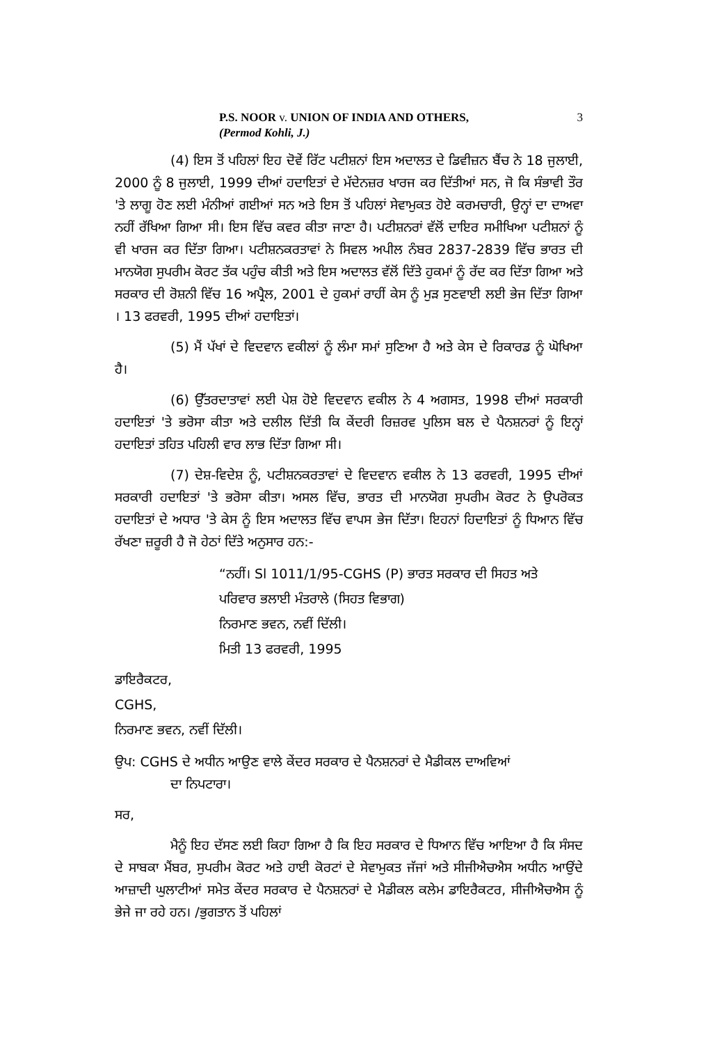P.S. NOOR v. UNION OF INDIA AND OTHERS,
(Permod Kohli, J.)
3
(4) ਇਸ ਤੋਂ ਪਹਿਲਾਂ ਇਹ ਦੋਵੇਂ ਰਿੱਟ ਪਟੀਸ਼ਨਾਂ ਇਸ ਅਦਾਲਤ ਦੇ ਡਿਵੀਜ਼ਨ ਬੈਂਚ ਨੇ 18 ਜੁਲਾਈ, 2000 ਨੂੰ 8 ਜੁਲਾਈ, 1999 ਦੀਆਂ ਹਦਾਇਤਾਂ ਦੇ ਮੱਦੇਨਜ਼ਰ ਖਾਰਜ ਕਰ ਦਿੱਤੀਆਂ ਸਨ, ਜੋ ਕਿ ਸੰਭਾਵੀ ਤੌਰ 'ਤੇ ਲਾਗੂ ਹੋਣ ਲਈ ਮੰਨੀਆਂ ਗਈਆਂ ਸਨ ਅਤੇ ਇਸ ਤੋਂ ਪਹਿਲਾਂ ਸੇਵਾਮੁਕਤ ਹੋਏ ਕਰਮਚਾਰੀ, ਉਨ੍ਹਾਂ ਦਾ ਦਾਅਵਾ ਨਹੀਂ ਰੱਖਿਆ ਗਿਆ ਸੀ। ਇਸ ਵਿੱਚ ਕਵਰ ਕੀਤਾ ਜਾਣਾ ਹੈ। ਪਟੀਸ਼ਨਰਾਂ ਵੱਲੋਂ ਦਾਇਰ ਸਮੀਖਿਆ ਪਟੀਸ਼ਨਾਂ ਨੂੰ ਵੀ ਖਾਰਜ ਕਰ ਦਿੱਤਾ ਗਿਆ। ਪਟੀਸ਼ਨਕਰਤਾਵਾਂ ਨੇ ਸਿਵਲ ਅਪੀਲ ਨੰਬਰ 2837-2839 ਵਿੱਚ ਭਾਰਤ ਦੀ ਮਾਨਯੋਗ ਸੁਪਰੀਮ ਕੋਰਟ ਤੱਕ ਪਹੁੰਚ ਕੀਤੀ ਅਤੇ ਇਸ ਅਦਾਲਤ ਵੱਲੋਂ ਦਿੱਤੇ ਹੁਕਮਾਂ ਨੂੰ ਰੱਦ ਕਰ ਦਿੱਤਾ ਗਿਆ ਅਤੇ ਸਰਕਾਰ ਦੀ ਰੋਸ਼ਨੀ ਵਿੱਚ 16 ਅਪ੍ਰੈਲ, 2001 ਦੇ ਹੁਕਮਾਂ ਰਾਹੀਂ ਕੇਸ ਨੂੰ ਮੁੜ ਸੁਣਵਾਈ ਲਈ ਭੇਜ ਦਿੱਤਾ ਗਿਆ । 13 ਫਰਵਰੀ, 1995 ਦੀਆਂ ਹਦਾਇਤਾਂ।
(5) ਮੈਂ ਪੱਖਾਂ ਦੇ ਵਿਦਵਾਨ ਵਕੀਲਾਂ ਨੂੰ ਲੰਮਾ ਸਮਾਂ ਸੁਣਿਆ ਹੈ ਅਤੇ ਕੇਸ ਦੇ ਰਿਕਾਰਡ ਨੂੰ ਘੋਖਿਆ ਹੈ।
(6) ਉੱਤਰਦਾਤਾਵਾਂ ਲਈ ਪੇਸ਼ ਹੋਏ ਵਿਦਵਾਨ ਵਕੀਲ ਨੇ 4 ਅਗਸਤ, 1998 ਦੀਆਂ ਸਰਕਾਰੀ ਹਦਾਇਤਾਂ 'ਤੇ ਭਰੋਸਾ ਕੀਤਾ ਅਤੇ ਦਲੀਲ ਦਿੱਤੀ ਕਿ ਕੇਂਦਰੀ ਰਿਜ਼ਰਵ ਪੁਲਿਸ ਬਲ ਦੇ ਪੈਨਸ਼ਨਰਾਂ ਨੂੰ ਇਨ੍ਹਾਂ ਹਦਾਇਤਾਂ ਤਹਿਤ ਪਹਿਲੀ ਵਾਰ ਲਾਭ ਦਿੱਤਾ ਗਿਆ ਸੀ।
(7) ਦੇਸ਼-ਵਿਦੇਸ਼ ਨੂੰ, ਪਟੀਸ਼ਨਕਰਤਾਵਾਂ ਦੇ ਵਿਦਵਾਨ ਵਕੀਲ ਨੇ 13 ਫਰਵਰੀ, 1995 ਦੀਆਂ ਸਰਕਾਰੀ ਹਦਾਇਤਾਂ 'ਤੇ ਭਰੋਸਾ ਕੀਤਾ। ਅਸਲ ਵਿੱਚ, ਭਾਰਤ ਦੀ ਮਾਨਯੋਗ ਸੁਪਰੀਮ ਕੋਰਟ ਨੇ ਉਪਰੋਕਤ ਹਦਾਇਤਾਂ ਦੇ ਅਧਾਰ 'ਤੇ ਕੇਸ ਨੂੰ ਇਸ ਅਦਾਲਤ ਵਿੱਚ ਵਾਪਸ ਭੇਜ ਦਿੱਤਾ। ਇਹਨਾਂ ਹਿਦਾਇਤਾਂ ਨੂੰ ਧਿਆਨ ਵਿੱਚ ਰੱਖਣਾ ਜ਼ਰੂਰੀ ਹੈ ਜੋ ਹੇਠਾਂ ਦਿੱਤੇ ਅਨੁਸਾਰ ਹਨ:-
“ਨਹੀਂ। Sl 1011/1/95-CGHS (P) ਭਾਰਤ ਸਰਕਾਰ ਦੀ ਸਿਹਤ ਅਤੇ
ਪਰਿਵਾਰ ਭਲਾਈ ਮੰਤਰਾਲੇ (ਸਿਹਤ ਵਿਭਾਗ)
ਨਿਰਮਾਣ ਭਵਨ, ਨਵੀਂ ਦਿੱਲੀ।
ਮਿਤੀ 13 ਫਰਵਰੀ, 1995
ਡਾਇਰੈਕਟਰ,
CGHS,
ਨਿਰਮਾਣ ਭਵਨ, ਨਵੀਂ ਦਿੱਲੀ।
ਉਪ: CGHS ਦੇ ਅਧੀਨ ਆਉਣ ਵਾਲੇ ਕੇਂਦਰ ਸਰਕਾਰ ਦੇ ਪੈਨਸ਼ਨਰਾਂ ਦੇ ਮੈਡੀਕਲ ਦਾਅਵਿਆਂ
ਦਾ ਨਿਪਟਾਰਾ।
ਸਰ,
ਮੈਨੂੰ ਇਹ ਦੱਸਣ ਲਈ ਕਿਹਾ ਗਿਆ ਹੈ ਕਿ ਇਹ ਸਰਕਾਰ ਦੇ ਧਿਆਨ ਵਿੱਚ ਆਇਆ ਹੈ ਕਿ ਸੰਸਦ ਦੇ ਸਾਬਕਾ ਮੈਂਬਰ, ਸੁਪਰੀਮ ਕੋਰਟ ਅਤੇ ਹਾਈ ਕੋਰਟਾਂ ਦੇ ਸੇਵਾਮੁਕਤ ਜੱਜਾਂ ਅਤੇ ਸੀਜੀਐਚਐਸ ਅਧੀਨ ਆਉਂਦੇ ਆਜ਼ਾਦੀ ਘੁਲਾਟੀਆਂ ਸਮੇਤ ਕੇਂਦਰ ਸਰਕਾਰ ਦੇ ਪੈਨਸ਼ਨਰਾਂ ਦੇ ਮੈਡੀਕਲ ਕਲੇਮ ਡਾਇਰੈਕਟਰ, ਸੀਜੀਐਚਐਸ ਨੂੰ ਭੇਜੇ ਜਾ ਰਹੇ ਹਨ। /ਭੁਗਤਾਨ ਤੋਂ ਪਹਿਲਾਂ